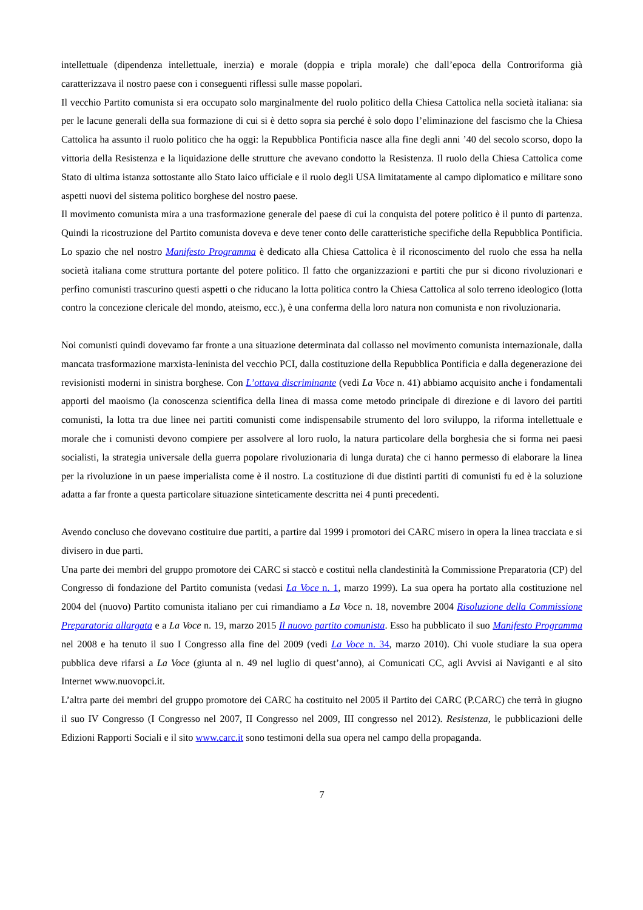intellettuale (dipendenza intellettuale, inerzia) e morale (doppia e tripla morale) che dall’epoca della Controriforma già caratterizzava il nostro paese con i conseguenti riflessi sulle masse popolari.
Il vecchio Partito comunista si era occupato solo marginalmente del ruolo politico della Chiesa Cattolica nella società italiana: sia per le lacune generali della sua formazione di cui si è detto sopra sia perché è solo dopo l’eliminazione del fascismo che la Chiesa Cattolica ha assunto il ruolo politico che ha oggi: la Repubblica Pontificia nasce alla fine degli anni ’40 del secolo scorso, dopo la vittoria della Resistenza e la liquidazione delle strutture che avevano condotto la Resistenza. Il ruolo della Chiesa Cattolica come Stato di ultima istanza sottostante allo Stato laico ufficiale e il ruolo degli USA limitatamente al campo diplomatico e militare sono aspetti nuovi del sistema politico borghese del nostro paese.
Il movimento comunista mira a una trasformazione generale del paese di cui la conquista del potere politico è il punto di partenza. Quindi la ricostruzione del Partito comunista doveva e deve tener conto delle caratteristiche specifiche della Repubblica Pontificia. Lo spazio che nel nostro Manifesto Programma è dedicato alla Chiesa Cattolica è il riconoscimento del ruolo che essa ha nella società italiana come struttura portante del potere politico. Il fatto che organizzazioni e partiti che pur si dicono rivoluzionari e perfino comunisti trascurino questi aspetti o che riducano la lotta politica contro la Chiesa Cattolica al solo terreno ideologico (lotta contro la concezione clericale del mondo, ateismo, ecc.), è una conferma della loro natura non comunista e non rivoluzionaria.
Noi comunisti quindi dovevamo far fronte a una situazione determinata dal collasso nel movimento comunista internazionale, dalla mancata trasformazione marxista-leninista del vecchio PCI, dalla costituzione della Repubblica Pontificia e dalla degenerazione dei revisionisti moderni in sinistra borghese. Con L’ottava discriminante (vedi La Voce n. 41) abbiamo acquisito anche i fondamentali apporti del maoismo (la conoscenza scientifica della linea di massa come metodo principale di direzione e di lavoro dei partiti comunisti, la lotta tra due linee nei partiti comunisti come indispensabile strumento del loro sviluppo, la riforma intellettuale e morale che i comunisti devono compiere per assolvere al loro ruolo, la natura particolare della borghesia che si forma nei paesi socialisti, la strategia universale della guerra popolare rivoluzionaria di lunga durata) che ci hanno permesso di elaborare la linea per la rivoluzione in un paese imperialista come è il nostro. La costituzione di due distinti partiti di comunisti fu ed è la soluzione adatta a far fronte a questa particolare situazione sinteticamente descritta nei 4 punti precedenti.
Avendo concluso che dovevano costituire due partiti, a partire dal 1999 i promotori dei CARC misero in opera la linea tracciata e si divisero in due parti.
Una parte dei membri del gruppo promotore dei CARC si staccò e costituì nella clandestinità la Commissione Preparatoria (CP) del Congresso di fondazione del Partito comunista (vedasi La Voce n. 1, marzo 1999). La sua opera ha portato alla costituzione nel 2004 del (nuovo) Partito comunista italiano per cui rimandiamo a La Voce n. 18, novembre 2004 Risoluzione della Commissione Preparatoria allargata e a La Voce n. 19, marzo 2015 Il nuovo partito comunista. Esso ha pubblicato il suo Manifesto Programma nel 2008 e ha tenuto il suo I Congresso alla fine del 2009 (vedi La Voce n. 34, marzo 2010). Chi vuole studiare la sua opera pubblica deve rifarsi a La Voce (giunta al n. 49 nel luglio di quest’anno), ai Comunicati CC, agli Avvisi ai Naviganti e al sito Internet www.nuovopci.it.
L’altra parte dei membri del gruppo promotore dei CARC ha costituito nel 2005 il Partito dei CARC (P.CARC) che terrà in giugno il suo IV Congresso (I Congresso nel 2007, II Congresso nel 2009, III congresso nel 2012). Resistenza, le pubblicazioni delle Edizioni Rapporti Sociali e il sito www.carc.it sono testimoni della sua opera nel campo della propaganda.
7